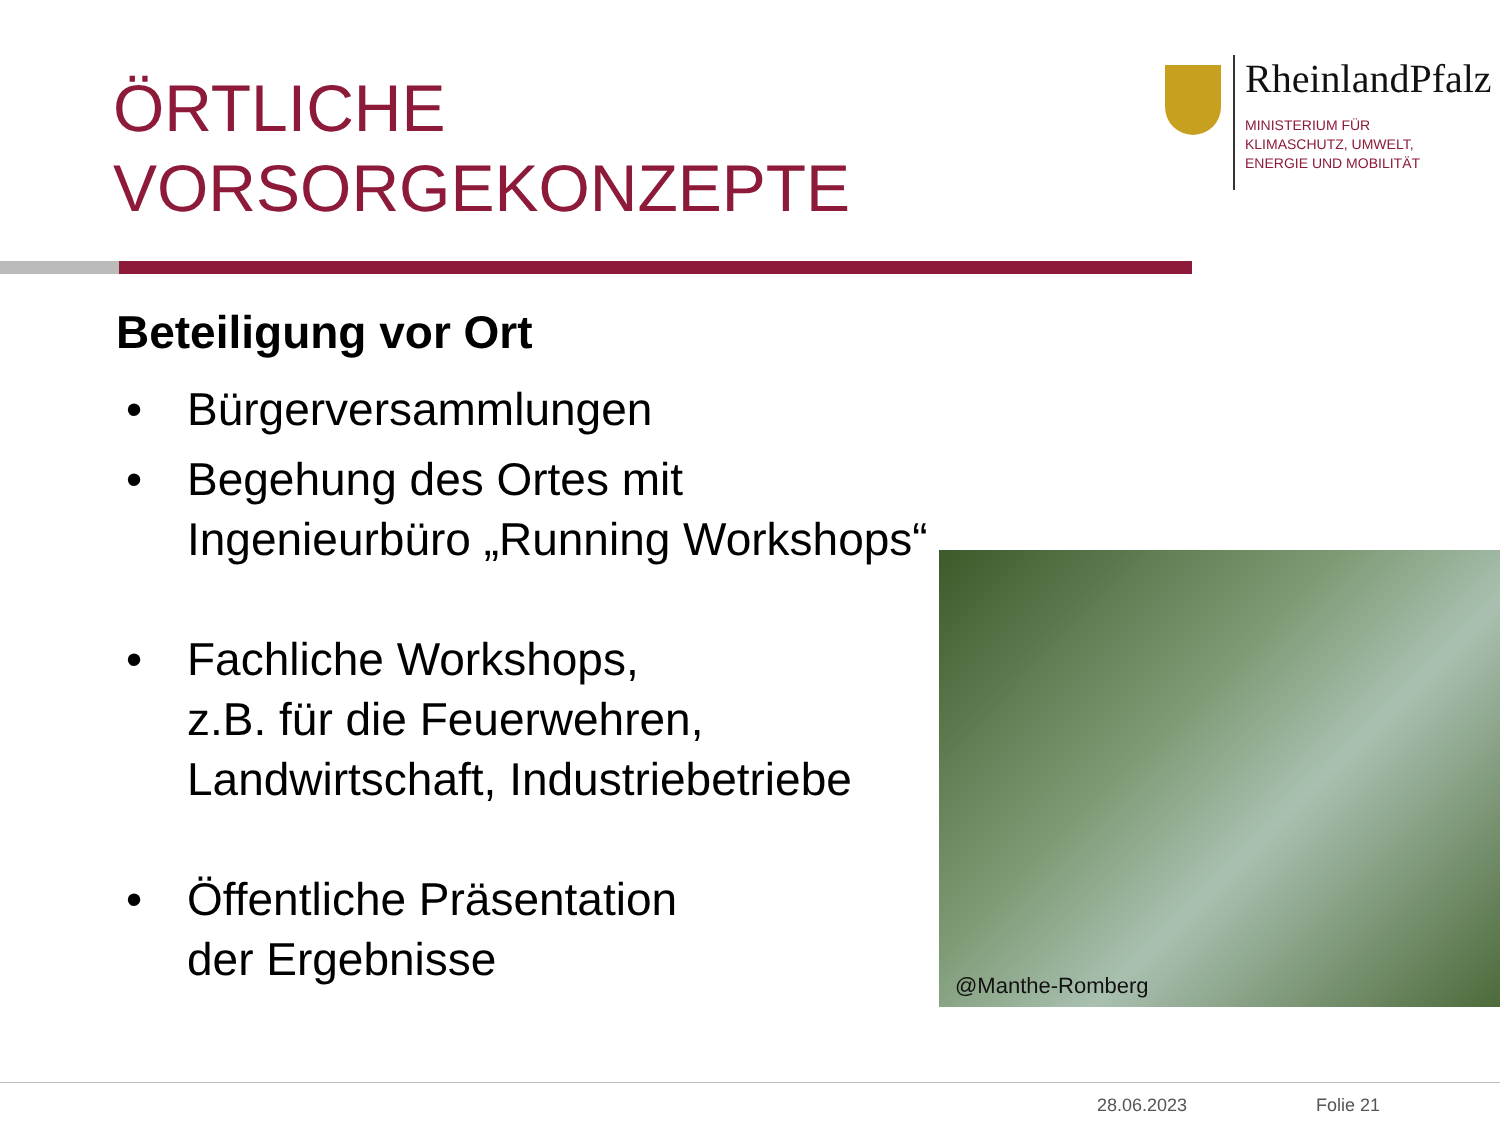ÖRTLICHE
VORSORGEKONZEPTE
RheinlandPfalz
MINISTERIUM FÜR
KLIMASCHUTZ, UMWELT,
ENERGIE UND MOBILITÄT
Beteiligung vor Ort
• Bürgerversammlungen
• Begehung des Ortes mit Ingenieurbüro „Running Workshops“
• Fachliche Workshops,
z.B. für die Feuerwehren, Landwirtschaft, Industriebetriebe
• Öffentliche Präsentation
der Ergebnisse
@Manthe-Romberg
28.06.2023 Folie 21